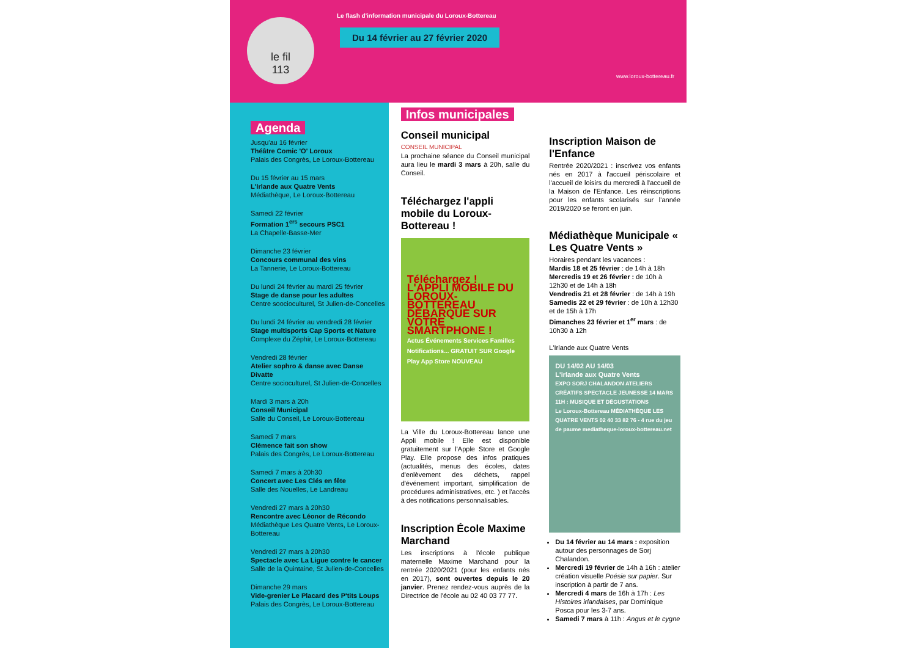le fil
113
Le flash d'information municipale du Loroux-Bottereau
Du 14 février au 27 février 2020
www.loroux-bottereau.fr
Agenda
Jusqu'au 16 février
Théâtre Comic 'O' Loroux
Palais des Congrès, Le Loroux-Bottereau
Du 15 février au 15 mars
L'Irlande aux Quatre Vents
Médiathèque, Le Loroux-Bottereau
Samedi 22 février
Formation 1<sup>ers</sup> secours PSC1
La Chapelle-Basse-Mer
Dimanche 23 février
Concours communal des vins
La Tannerie, Le Loroux-Bottereau
Du lundi 24 février au mardi 25 février
Stage de danse pour les adultes
Centre soocioculturel, St Julien-de-Concelles
Du lundi 24 février au vendredi 28 février
Stage multisports Cap Sports et Nature
Complexe du Zéphir, Le Loroux-Bottereau
Vendredi 28 février
Atelier sophro & danse avec Danse Divatte
Centre socioculturel, St Julien-de-Concelles
Mardi 3 mars à 20h
Conseil Municipal
Salle du Conseil, Le Loroux-Bottereau
Samedi 7 mars
Clémence fait son show
Palais des Congrès, Le Loroux-Bottereau
Samedi 7 mars à 20h30
Concert avec Les Clés en fête
Salle des Nouelles, Le Landreau
Vendredi 27 mars à 20h30
Rencontre avec Léonor de Récondo
Médiathèque Les Quatre Vents, Le Loroux-Bottereau
Vendredi 27 mars à 20h30
Spectacle avec La Ligue contre le cancer
Salle de la Quintaine, St Julien-de-Concelles
Dimanche 29 mars
Vide-grenier Le Placard des P'tits Loups
Palais des Congrès, Le Loroux-Bottereau
Infos municipales
Conseil municipal
CONSEIL MUNICIPAL
La prochaine séance du Conseil municipal aura lieu le mardi 3 mars à 20h, salle du Conseil.
Téléchargez l'appli mobile du Loroux-Bottereau !
Téléchargez !
L'APPLI MOBILE DU LOROUX-BOTTEREAU DÉBARQUE SUR VOTRE SMARTPHONE !
Actus Événements Services Familles Notifications... GRATUIT SUR Google Play App Store NOUVEAU
La Ville du Loroux-Bottereau lance une Appli mobile ! Elle est disponible gratuitement sur l'Apple Store et Google Play. Elle propose des infos pratiques (actualités, menus des écoles, dates d'enlèvement des déchets, rappel d'événement important, simplification de procédures administratives, etc. ) et l'accès à des notifications personnalisables.
Inscription École Maxime Marchand
Les inscriptions à l'école publique maternelle Maxime Marchand pour la rentrée 2020/2021 (pour les enfants nés en 2017), sont ouvertes depuis le 20 janvier. Prenez rendez-vous auprès de la Directrice de l'école au 02 40 03 77 77.
Inscription Maison de l'Enfance
Rentrée 2020/2021 : inscrivez vos enfants nés en 2017 à l'accueil périscolaire et l'accueil de loisirs du mercredi à l'accueil de la Maison de l'Enfance. Les réinscriptions pour les enfants scolarisés sur l'année 2019/2020 se feront en juin.
Médiathèque Municipale « Les Quatre Vents »
Horaires pendant les vacances :
Mardis 18 et 25 février : de 14h à 18h
Mercredis 19 et 26 février : de 10h à 12h30 et de 14h à 18h
Vendredis 21 et 28 février : de 14h à 19h
Samedis 22 et 29 février : de 10h à 12h30 et de 15h à 17h
Dimanches 23 février et 1<sup>er</sup> mars : de 10h30 à 12h
L'Irlande aux Quatre Vents
DU 14/02 AU 14/03
L'irlande aux Quatre Vents
EXPO SORJ CHALANDON ATELIERS CRÉATIFS SPECTACLE JEUNESSE 14 MARS 11H : MUSIQUE ET DÉGUSTATIONS
Le Loroux-Bottereau MÉDIATHÈQUE LES QUATRE VENTS 02 40 33 82 76 - 4 rue du jeu de paume mediatheque-loroux-bottereau.net
Du 14 février au 14 mars : exposition autour des personnages de Sorj Chalandon.
Mercredi 19 février de 14h à 16h : atelier création visuelle Poésie sur papier. Sur inscription à partir de 7 ans.
Mercredi 4 mars de 16h à 17h : Les Histoires irlandaises, par Dominique Posca pour les 3-7 ans.
Samedi 7 mars à 11h : Angus et le cygne